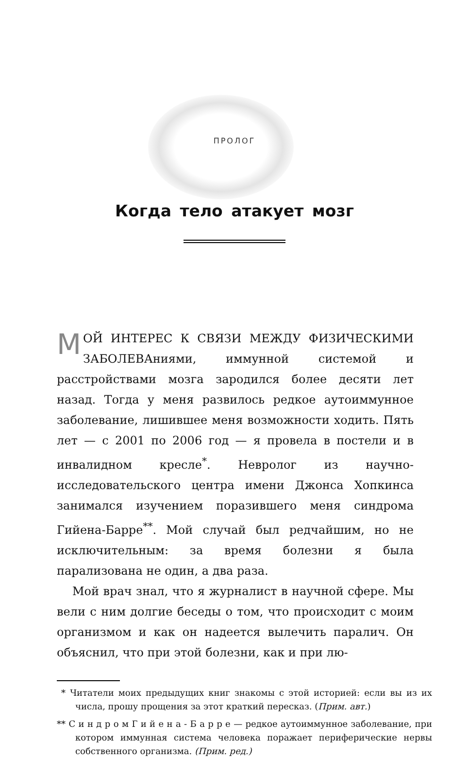ПРОЛОГ
Когда тело атакует мозг
МОЙ ИНТЕРЕС К СВЯЗИ МЕЖДУ ФИЗИЧЕСКИМИ ЗАБОЛЕВАниями, иммунной системой и расстройствами мозга зародился более десяти лет назад. Тогда у меня развилось редкое аутоиммунное заболевание, лишившее меня возможности ходить. Пять лет — с 2001 по 2006 год — я провела в постели и в инвалидном кресле<sup>*</sup>. Невролог из научно-исследовательского центра имени Джонса Хопкинса занимался изучением поразившего меня синдрома Гийена-Барре<sup>**</sup>. Мой случай был редчайшим, но не исключительным: за время болезни я была парализована не один, а два раза.
Мой врач знал, что я журналист в научной сфере. Мы вели с ним долгие беседы о том, что происходит с моим организмом и как он надеется вылечить паралич. Он объяснил, что при этой болезни, как и при лю-
* Читатели моих предыдущих книг знакомы с этой историей: если вы из их числа, прошу прощения за этот краткий пересказ. (Прим. авт.)
** С и н д р о м Г и й е н а - Б а р р е — редкое аутоиммунное заболевание, при котором иммунная система человека поражает периферические нервы собственного организма. (Прим. ред.)